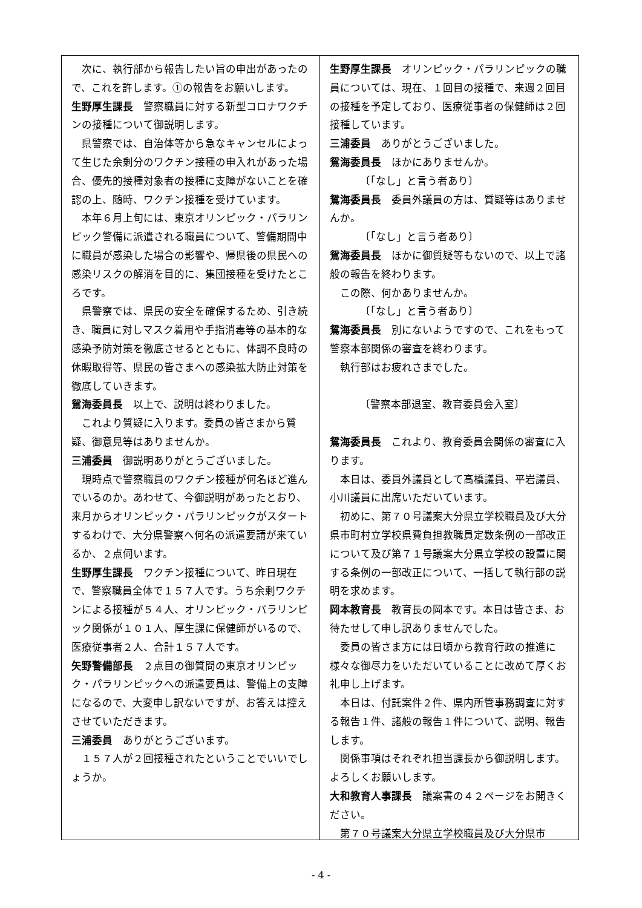次に、執行部から報告したい旨の申出があったので、これを許します。①の報告をお願いします。
生野厚生課長　警察職員に対する新型コロナワクチンの接種について御説明します。
県警察では、自治体等から急なキャンセルによって生じた余剰分のワクチン接種の申入れがあった場合、優先的接種対象者の接種に支障がないことを確認の上、随時、ワクチン接種を受けています。
本年６月上旬には、東京オリンピック・パラリンピック警備に派遣される職員について、警備期間中に職員が感染した場合の影響や、帰県後の県民への感染リスクの解消を目的に、集団接種を受けたところです。
県警察では、県民の安全を確保するため、引き続き、職員に対しマスク着用や手指消毒等の基本的な感染予防対策を徹底させるとともに、体調不良時の休暇取得等、県民の皆さまへの感染拡大防止対策を徹底していきます。
鴛海委員長　以上で、説明は終わりました。
これより質疑に入ります。委員の皆さまから質疑、御意見等はありませんか。
三浦委員　御説明ありがとうございました。
現時点で警察職員のワクチン接種が何名ほど進んでいるのか。あわせて、今御説明があったとおり、来月からオリンピック・パラリンピックがスタートするわけで、大分県警察へ何名の派遣要請が来ているか、２点伺います。
生野厚生課長　ワクチン接種について、昨日現在で、警察職員全体で１５７人です。うち余剰ワクチンによる接種が５４人、オリンピック・パラリンピック関係が１０１人、厚生課に保健師がいるので、医療従事者２人、合計１５７人です。
矢野警備部長　２点目の御質問の東京オリンピック・パラリンピックへの派遣要員は、警備上の支障になるので、大変申し訳ないですが、お答えは控えさせていただきます。
三浦委員　ありがとうございます。
１５７人が２回接種されたということでいいでしょうか。
生野厚生課長　オリンピック・パラリンピックの職員については、現在、１回目の接種で、来週２回目の接種を予定しており、医療従事者の保健師は２回接種しています。
三浦委員　ありがとうございました。
鴛海委員長　ほかにありませんか。
〔「なし」と言う者あり〕
鴛海委員長　委員外議員の方は、質疑等はありませんか。
〔「なし」と言う者あり〕
鴛海委員長　ほかに御質疑等もないので、以上で諸般の報告を終わります。
この際、何かありませんか。
〔「なし」と言う者あり〕
鴛海委員長　別にないようですので、これをもって警察本部関係の審査を終わります。
執行部はお疲れさまでした。
〔警察本部退室、教育委員会入室〕
鴛海委員長　これより、教育委員会関係の審査に入ります。
本日は、委員外議員として高橋議員、平岩議員、小川議員に出席いただいています。
初めに、第７０号議案大分県立学校職員及び大分県市町村立学校県費負担教職員定数条例の一部改正について及び第７１号議案大分県立学校の設置に関する条例の一部改正について、一括して執行部の説明を求めます。
岡本教育長　教育長の岡本です。本日は皆さま、お待たせして申し訳ありませんでした。
委員の皆さま方には日頃から教育行政の推進に様々な御尽力をいただいていることに改めて厚くお礼申し上げます。
本日は、付託案件２件、県内所管事務調査に対する報告１件、諸般の報告１件について、説明、報告します。
関係事項はそれぞれ担当課長から御説明します。よろしくお願いします。
大和教育人事課長　議案書の４２ページをお開きください。
第７０号議案大分県立学校職員及び大分県市
- 4 -